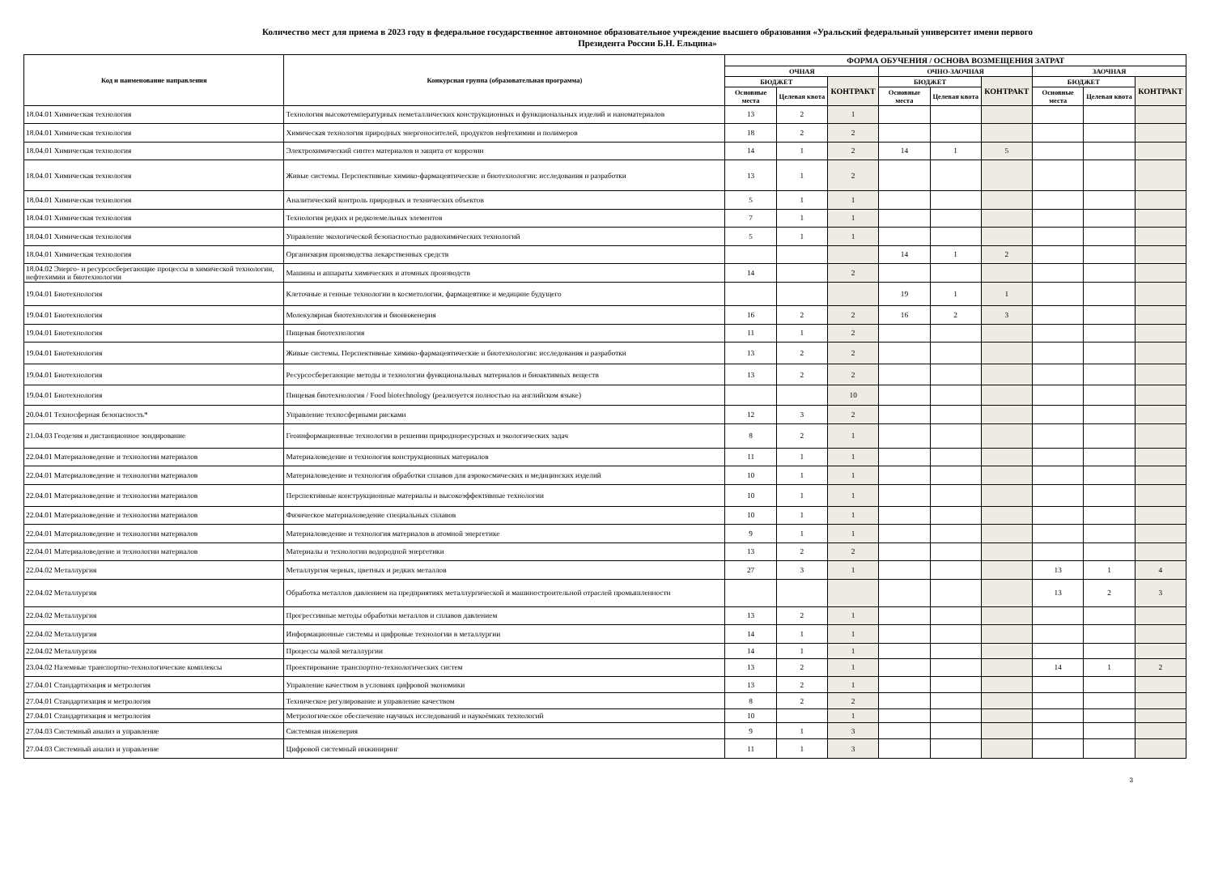Количество мест для приема в 2023 году в федеральное государственное автономное образовательное учреждение высшего образования «Уральский федеральный университет имени первого Президента России Б.Н. Ельцина»
| Код и наименование направления | Конкурсная группа (образовательная программа) | ФОРМА ОБУЧЕНИЯ / ОСНОВА ВОЗМЕЩЕНИЯ ЗАТРАТ | | | | | | | | |
| --- | --- | --- | --- | --- | --- | --- | --- | --- | --- | --- |
| | | ОЧНАЯ | | | ОЧНО-ЗАОЧНАЯ | | | ЗАОЧНАЯ | | |
| | | БЮДЖЕТ | | КОНТРАКТ | БЮДЖЕТ | | КОНТРАКТ | БЮДЖЕТ | | КОНТРАКТ |
| | | Основные места | Целевая квота | | Основные места | Целевая квота | | Основные места | Целевая квота | |
| 18.04.01 Химическая технология | Технология высокотемпературных неметаллических конструкционных и функциональных изделий и наноматериалов | 13 | 2 | 1 | | | | | | |
| 18.04.01 Химическая технология | Химическая технология природных энергоносителей, продуктов нефтехимии и полимеров | 18 | 2 | 2 | | | | | | |
| 18.04.01 Химическая технология | Электрохимический синтез материалов и защита от коррозии | 14 | 1 | 2 | 14 | 1 | 5 | | | |
| 18.04.01 Химическая технология | Живые системы. Перспективные химико-фармацевтические и биотехнологии: исследования и разработки | 13 | 1 | 2 | | | | | | |
| 18.04.01 Химическая технология | Аналитический контроль природных и технических объектов | 5 | 1 | 1 | | | | | | |
| 18.04.01 Химическая технология | Технология редких и редкоземельных элементов | 7 | 1 | 1 | | | | | | |
| 18.04.01 Химическая технология | Управление экологической безопасностью радиохимических технологий | 5 | 1 | 1 | | | | | | |
| 18.04.01 Химическая технология | Организация производства лекарственных средств | | | | 14 | 1 | 2 | | | |
| 18.04.02 Энерго- и ресурсосберегающие процессы в химической технологии, нефтехимии и биотехнологии | Машины и аппараты химических и атомных производств | 14 | | 2 | | | | | | |
| 19.04.01 Биотехнология | Клеточные и генные технологии в косметологии, фармацевтике и медицине будущего | | | | 19 | 1 | 1 | | | |
| 19.04.01 Биотехнология | Молекулярная биотехнология и биоинженерия | 16 | 2 | 2 | 16 | 2 | 3 | | | |
| 19.04.01 Биотехнология | Пищевая биотехнология | 11 | 1 | 2 | | | | | | |
| 19.04.01 Биотехнология | Живые системы. Перспективные химико-фармацевтические и биотехнологии: исследования и разработки | 13 | 2 | 2 | | | | | | |
| 19.04.01 Биотехнология | Ресурсосберегающие методы и технологии функциональных материалов и биоактивных веществ | 13 | 2 | 2 | | | | | | |
| 19.04.01 Биотехнология | Пищевая биотехнология / Food biotechnology (реализуется полностью на английском языке) | | | 10 | | | | | | |
| 20.04.01 Техносферная безопасность* | Управление техносферными рисками | 12 | 3 | 2 | | | | | | |
| 21.04.03 Геодезия и дистанционное зондирование | Геоинформационные технологии в решении природноресурсных и экологических задач | 8 | 2 | 1 | | | | | | |
| 22.04.01 Материаловедение и технологии материалов | Материаловедение и технология конструкционных материалов | 11 | 1 | 1 | | | | | | |
| 22.04.01 Материаловедение и технологии материалов | Материаловедение и технология обработки сплавов для аэрокосмических и медицинских изделий | 10 | 1 | 1 | | | | | | |
| 22.04.01 Материаловедение и технологии материалов | Перспективные конструкционные материалы и высокоэффективные технологии | 10 | 1 | 1 | | | | | | |
| 22.04.01 Материаловедение и технологии материалов | Физическое материаловедение специальных сплавов | 10 | 1 | 1 | | | | | | |
| 22.04.01 Материаловедение и технологии материалов | Материаловедение и технология материалов в атомной энергетике | 9 | 1 | 1 | | | | | | |
| 22.04.01 Материаловедение и технологии материалов | Материалы и технологии водородной энергетики | 13 | 2 | 2 | | | | | | |
| 22.04.02 Металлургия | Металлургия черных, цветных и редких металлов | 27 | 3 | 1 | | | | 13 | 1 | 4 |
| 22.04.02 Металлургия | Обработка металлов давлением на предприятиях металлургической и машиностроительной отраслей промышленности | | | | | | | 13 | 2 | 3 |
| 22.04.02 Металлургия | Прогрессивные методы обработки металлов и сплавов давлением | 13 | 2 | 1 | | | | | | |
| 22.04.02 Металлургия | Информационные системы и цифровые технологии в металлургии | 14 | 1 | 1 | | | | | | |
| 22.04.02 Металлургия | Процессы малой металлургии | 14 | 1 | 1 | | | | | | |
| 23.04.02 Наземные транспортно-технологические комплексы | Проектирование транспортно-технологических систем | 13 | 2 | 1 | | | | 14 | 1 | 2 |
| 27.04.01 Стандартизация и метрология | Управление качеством в условиях цифровой экономики | 13 | 2 | 1 | | | | | | |
| 27.04.01 Стандартизация и метрология | Техническое регулирование и управление качеством | 8 | 2 | 2 | | | | | | |
| 27.04.01 Стандартизация и метрология | Метрологическое обеспечение научных исследований и наукоёмких технологий | 10 | | 1 | | | | | | |
| 27.04.03 Системный анализ и управление | Системная инженерия | 9 | 1 | 3 | | | | | | |
| 27.04.03 Системный анализ и управление | Цифровой системный инжиниринг | 11 | 1 | 3 | | | | | | |
3